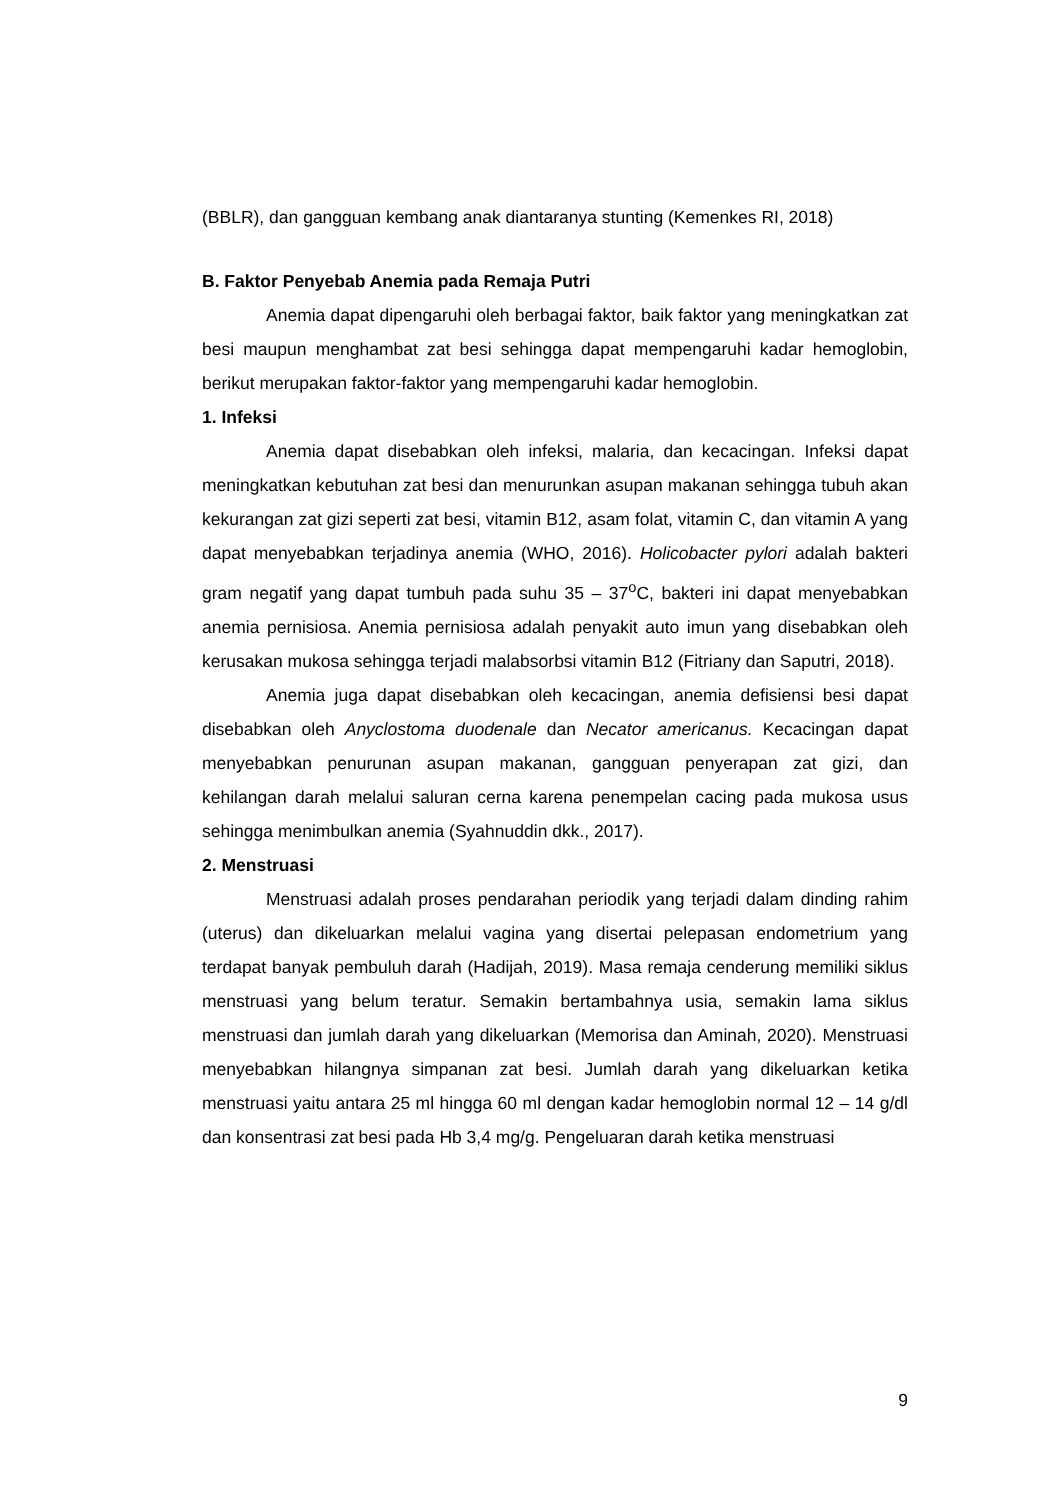(BBLR), dan gangguan kembang anak diantaranya stunting (Kemenkes RI, 2018)
B. Faktor Penyebab Anemia pada Remaja Putri
Anemia dapat dipengaruhi oleh berbagai faktor, baik faktor yang meningkatkan zat besi maupun menghambat zat besi sehingga dapat mempengaruhi kadar hemoglobin, berikut merupakan faktor-faktor yang mempengaruhi kadar hemoglobin.
1. Infeksi
Anemia dapat disebabkan oleh infeksi, malaria, dan kecacingan. Infeksi dapat meningkatkan kebutuhan zat besi dan menurunkan asupan makanan sehingga tubuh akan kekurangan zat gizi seperti zat besi, vitamin B12, asam folat, vitamin C, dan vitamin A yang dapat menyebabkan terjadinya anemia (WHO, 2016). Holicobacter pylori adalah bakteri gram negatif yang dapat tumbuh pada suhu 35 – 37<sup>o</sup>C, bakteri ini dapat menyebabkan anemia pernisiosa. Anemia pernisiosa adalah penyakit auto imun yang disebabkan oleh kerusakan mukosa sehingga terjadi malabsorbsi vitamin B12 (Fitriany dan Saputri, 2018).
Anemia juga dapat disebabkan oleh kecacingan, anemia defisiensi besi dapat disebabkan oleh Anyclostoma duodenale dan Necator americanus. Kecacingan dapat menyebabkan penurunan asupan makanan, gangguan penyerapan zat gizi, dan kehilangan darah melalui saluran cerna karena penempelan cacing pada mukosa usus sehingga menimbulkan anemia (Syahnuddin dkk., 2017).
2. Menstruasi
Menstruasi adalah proses pendarahan periodik yang terjadi dalam dinding rahim (uterus) dan dikeluarkan melalui vagina yang disertai pelepasan endometrium yang terdapat banyak pembuluh darah (Hadijah, 2019). Masa remaja cenderung memiliki siklus menstruasi yang belum teratur. Semakin bertambahnya usia, semakin lama siklus menstruasi dan jumlah darah yang dikeluarkan (Memorisa dan Aminah, 2020). Menstruasi menyebabkan hilangnya simpanan zat besi. Jumlah darah yang dikeluarkan ketika menstruasi yaitu antara 25 ml hingga 60 ml dengan kadar hemoglobin normal 12 – 14 g/dl dan konsentrasi zat besi pada Hb 3,4 mg/g. Pengeluaran darah ketika menstruasi
9